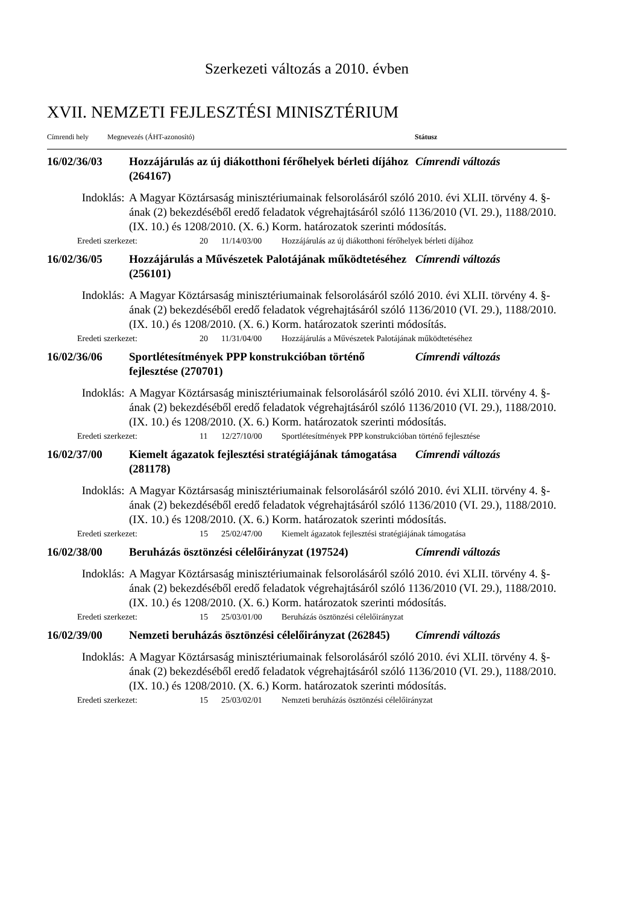Szerkezeti változás a 2010. évben
XVII. NEMZETI FEJLESZTÉSI MINISZTÉRIUM
Címrendi hely Megnevezés (ÁHT-azonosító) Státusz
16/02/36/03 Hozzájárulás az új diákotthoni férőhelyek bérleti díjához (264167) Címrendi változás
Indoklás: A Magyar Köztársaság minisztériumainak felsorolásáról szóló 2010. évi XLII. törvény 4. §-ának (2) bekezdéséből eredő feladatok végrehajtásáról szóló 1136/2010 (VI. 29.), 1188/2010. (IX. 10.) és 1208/2010. (X. 6.) Korm. határozatok szerinti módosítás.
Eredeti szerkezet: 20 11/14/03/00 Hozzájárulás az új diákotthoni férőhelyek bérleti díjához
16/02/36/05 Hozzájárulás a Művészetek Palotájának működtetéséhez (256101) Címrendi változás
Indoklás: A Magyar Köztársaság minisztériumainak felsorolásáról szóló 2010. évi XLII. törvény 4. §-ának (2) bekezdéséből eredő feladatok végrehajtásáról szóló 1136/2010 (VI. 29.), 1188/2010. (IX. 10.) és 1208/2010. (X. 6.) Korm. határozatok szerinti módosítás.
Eredeti szerkezet: 20 11/31/04/00 Hozzájárulás a Művészetek Palotájának működtetéséhez
16/02/36/06 Sportlétesítmények PPP konstrukcióban történő fejlesztése (270701) Címrendi változás
Indoklás: A Magyar Köztársaság minisztériumainak felsorolásáról szóló 2010. évi XLII. törvény 4. §-ának (2) bekezdéséből eredő feladatok végrehajtásáról szóló 1136/2010 (VI. 29.), 1188/2010. (IX. 10.) és 1208/2010. (X. 6.) Korm. határozatok szerinti módosítás.
Eredeti szerkezet: 11 12/27/10/00 Sportlétesítmények PPP konstrukcióban történő fejlesztése
16/02/37/00 Kiemelt ágazatok fejlesztési stratégiájának támogatása (281178) Címrendi változás
Indoklás: A Magyar Köztársaság minisztériumainak felsorolásáról szóló 2010. évi XLII. törvény 4. §-ának (2) bekezdéséből eredő feladatok végrehajtásáról szóló 1136/2010 (VI. 29.), 1188/2010. (IX. 10.) és 1208/2010. (X. 6.) Korm. határozatok szerinti módosítás.
Eredeti szerkezet: 15 25/02/47/00 Kiemelt ágazatok fejlesztési stratégiájának támogatása
16/02/38/00 Beruházás ösztönzési célelőirányzat (197524) Címrendi változás
Indoklás: A Magyar Köztársaság minisztériumainak felsorolásáról szóló 2010. évi XLII. törvény 4. §-ának (2) bekezdéséből eredő feladatok végrehajtásáról szóló 1136/2010 (VI. 29.), 1188/2010. (IX. 10.) és 1208/2010. (X. 6.) Korm. határozatok szerinti módosítás.
Eredeti szerkezet: 15 25/03/01/00 Beruházás ösztönzési célelőirányzat
16/02/39/00 Nemzeti beruházás ösztönzési célelőirányzat (262845) Címrendi változás
Indoklás: A Magyar Köztársaság minisztériumainak felsorolásáról szóló 2010. évi XLII. törvény 4. §-ának (2) bekezdéséből eredő feladatok végrehajtásáról szóló 1136/2010 (VI. 29.), 1188/2010. (IX. 10.) és 1208/2010. (X. 6.) Korm. határozatok szerinti módosítás.
Eredeti szerkezet: 15 25/03/02/01 Nemzeti beruházás ösztönzési célelőirányzat